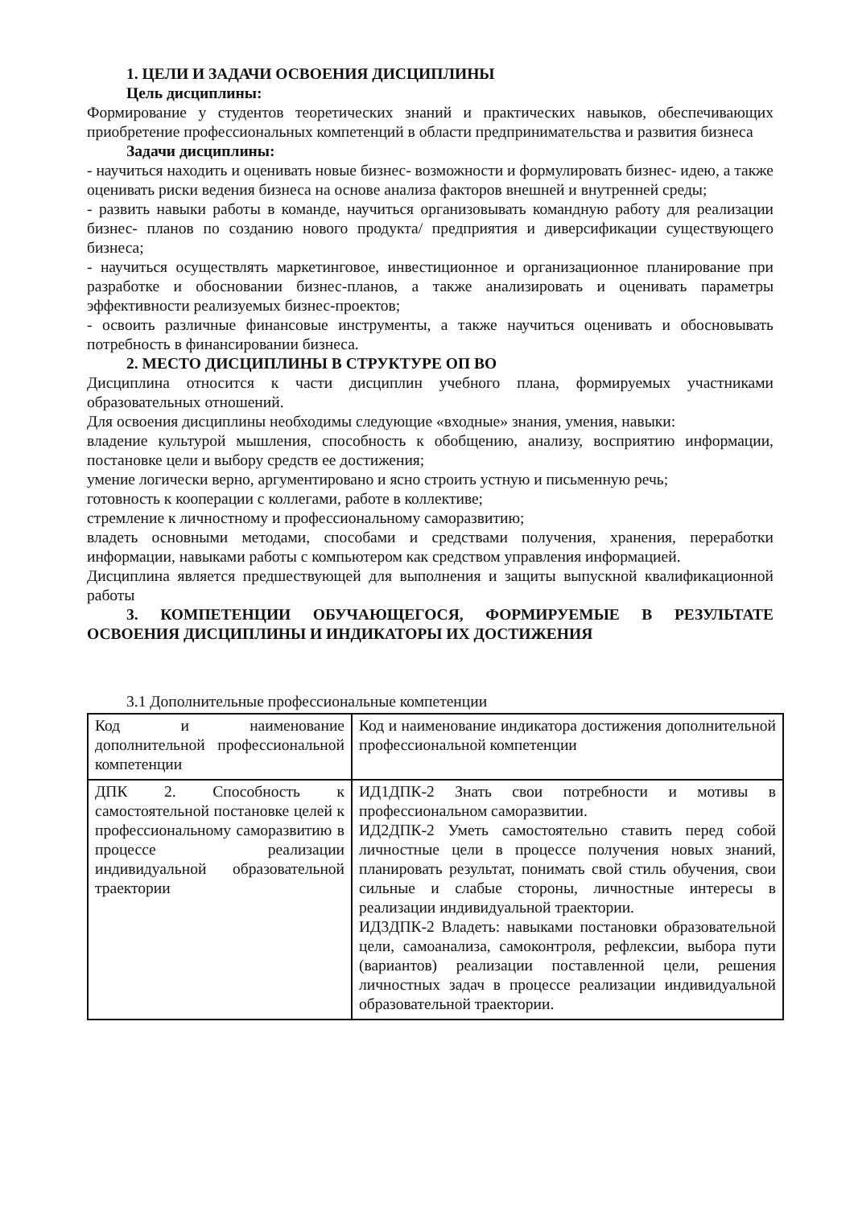1. ЦЕЛИ И ЗАДАЧИ ОСВОЕНИЯ ДИСЦИПЛИНЫ
Цель дисциплины:
Формирование у студентов теоретических знаний и практических навыков, обеспечивающих приобретение профессиональных компетенций в области предпринимательства и развития бизнеса
Задачи дисциплины:
- научиться находить и оценивать новые бизнес- возможности и формулировать бизнес- идею, а также оценивать риски ведения бизнеса на основе анализа факторов внешней и внутренней среды;
- развить навыки работы в команде, научиться организовывать командную работу для реализации бизнес- планов по созданию нового продукта/ предприятия и диверсификации существующего бизнеса;
- научиться осуществлять маркетинговое, инвестиционное и организационное планирование при разработке и обосновании бизнес-планов, а также анализировать и оценивать параметры эффективности реализуемых бизнес-проектов;
- освоить различные финансовые инструменты, а также научиться оценивать и обосновывать потребность в финансировании бизнеса.
2. МЕСТО ДИСЦИПЛИНЫ В СТРУКТУРЕ ОП ВО
Дисциплина относится к части дисциплин учебного плана, формируемых участниками образовательных отношений.
Для освоения дисциплины необходимы следующие «входные» знания, умения, навыки:
владение культурой мышления, способность к обобщению, анализу, восприятию информации, постановке цели и выбору средств ее достижения;
умение логически верно, аргументировано и ясно строить устную и письменную речь;
готовность к кооперации с коллегами, работе в коллективе;
стремление к личностному и профессиональному саморазвитию;
владеть основными методами, способами и средствами получения, хранения, переработки информации, навыками работы с компьютером как средством управления информацией.
Дисциплина является предшествующей для выполнения и защиты выпускной квалификационной работы
3. КОМПЕТЕНЦИИ ОБУЧАЮЩЕГОСЯ, ФОРМИРУЕМЫЕ В РЕЗУЛЬТАТЕ ОСВОЕНИЯ ДИСЦИПЛИНЫ И ИНДИКАТОРЫ ИХ ДОСТИЖЕНИЯ
3.1 Дополнительные профессиональные компетенции
| Код и наименование дополнительной профессиональной компетенции | Код и наименование индикатора достижения дополнительной профессиональной компетенции |
| ДПК 2. Способность к самостоятельной постановке целей к профессиональному саморазвитию в процессе реализации индивидуальной образовательной траектории | ИД1ДПК-2 Знать свои потребности и мотивы в профессиональном саморазвитии. ИД2ДПК-2 Уметь самостоятельно ставить перед собой личностные цели в процессе получения новых знаний, планировать результат, понимать свой стиль обучения, свои сильные и слабые стороны, личностные интересы в реализации индивидуальной траектории. ИД3ДПК-2 Владеть: навыками постановки образовательной цели, самоанализа, самоконтроля, рефлексии, выбора пути (вариантов) реализации поставленной цели, решения личностных задач в процессе реализации индивидуальной образовательной траектории. |